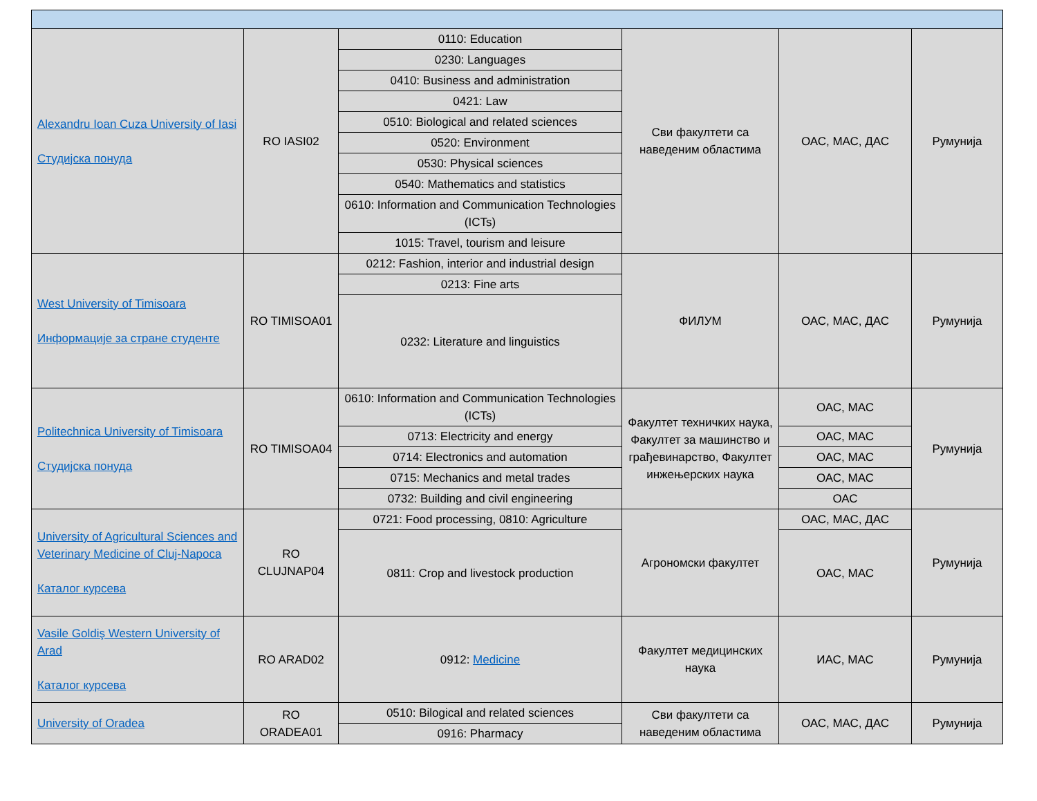| Alexandru Ioan Cuza University of Iasi Студијска понуда | RO IASI02 | 0110: Education | Сви факултети са наведеним областима | ОАС, МАС, ДАС | Румунија |
| | | 0230: Languages | | | |
| | | 0410: Business and administration | | | |
| | | 0421: Law | | | |
| | | 0510: Biological and related sciences | | | |
| | | 0520: Environment | | | |
| | | 0530: Physical sciences | | | |
| | | 0540: Mathematics and statistics | | | |
| | | 0610: Information and Communication Technologies (ICTs) | | | |
| | | 1015: Travel, tourism and leisure | | | |
| West University of Timisoara Информације за стране студенте | RO TIMISOA01 | 0212: Fashion, interior and industrial design | ФИЛУМ | ОАС, МАС, ДАС | Румунија |
| | | 0213: Fine arts | | | |
| | | 0232: Literature and linguistics | | | |
| Politechnica University of Timisoara Студијска понуда | RO TIMISOA04 | 0610: Information and Communication Technologies (ICTs) | Факултет техничких наука, Факултет за машинство и грађевинарство, Факултет инжењерских наука | ОАС, МАС | Румунија |
| | | 0713: Electricity and energy | | ОАС, МАС | |
| | | 0714: Electronics and automation | | ОАС, МАС | |
| | | 0715: Mechanics and metal trades | | ОАС, МАС | |
| | | 0732: Building and civil engineering | | ОАС | |
| University of Agricultural Sciences and Veterinary Medicine of Cluj-Napoca Каталог курсева | RO CLUJNAP04 | 0721: Food processing, 0810: Agriculture | Агрономски факултет | ОАС, МАС, ДАС | Румунија |
| | | 0811: Crop and livestock production | | ОАС, МАС | |
| Vasile Goldiş Western University of Arad Каталог курсева | RO ARAD02 | 0912: Medicine | Факултет медицинских наука | ИАС, МАС | Румунија |
| University of Oradea | RO ORADEA01 | 0510: Bilogical and related sciences | Сви факултети са наведеним областима | ОАС, МАС, ДАС | Румунија |
| | | 0916: Pharmacy | | | |